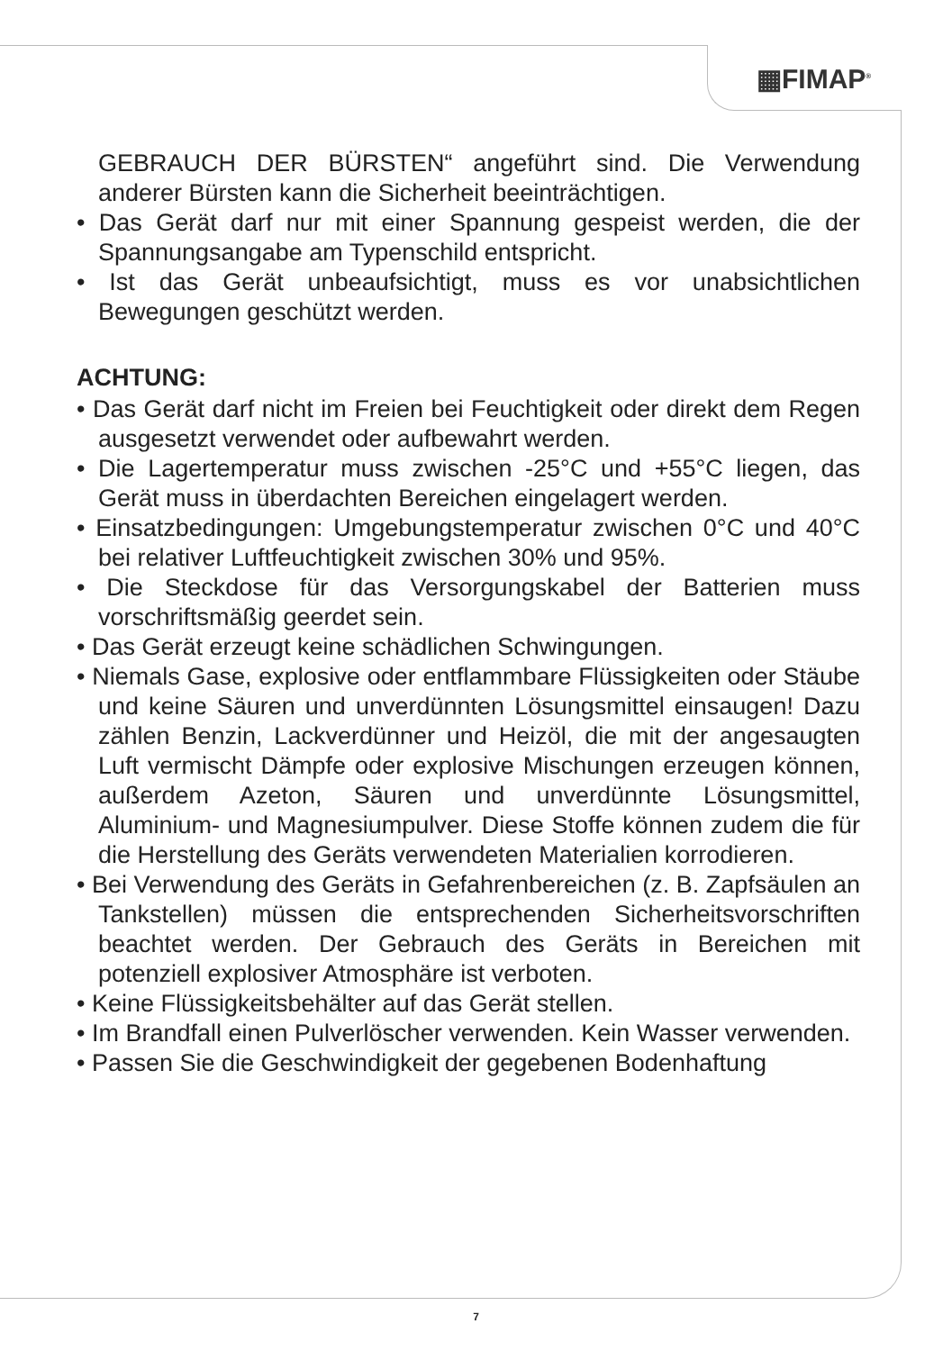▦FIMAP<sup>®</sup>
GEBRAUCH DER BÜRSTEN“ angeführt sind. Die Verwendung anderer Bürsten kann die Sicherheit beeinträchtigen.
• Das Gerät darf nur mit einer Spannung gespeist werden, die der Spannungsangabe am Typenschild entspricht.
• Ist das Gerät unbeaufsichtigt, muss es vor unabsichtlichen Bewegungen geschützt werden.
ACHTUNG:
• Das Gerät darf nicht im Freien bei Feuchtigkeit oder direkt dem Regen ausgesetzt verwendet oder aufbewahrt werden.
• Die Lagertemperatur muss zwischen -25°C und +55°C liegen, das Gerät muss in überdachten Bereichen eingelagert werden.
• Einsatzbedingungen: Umgebungstemperatur zwischen 0°C und 40°C bei relativer Luftfeuchtigkeit zwischen 30% und 95%.
• Die Steckdose für das Versorgungskabel der Batterien muss vorschriftsmäßig geerdet sein.
• Das Gerät erzeugt keine schädlichen Schwingungen.
• Niemals Gase, explosive oder entflammbare Flüssigkeiten oder Stäube und keine Säuren und unverdünnten Lösungsmittel einsaugen! Dazu zählen Benzin, Lackverdünner und Heizöl, die mit der angesaugten Luft vermischt Dämpfe oder explosive Mischungen erzeugen können, außerdem Azeton, Säuren und unverdünnte Lösungsmittel, Aluminium- und Magnesiumpulver. Diese Stoffe können zudem die für die Herstellung des Geräts verwendeten Materialien korrodieren.
• Bei Verwendung des Geräts in Gefahrenbereichen (z. B. Zapfsäulen an Tankstellen) müssen die entsprechenden Sicherheitsvorschriften beachtet werden. Der Gebrauch des Geräts in Bereichen mit potenziell explosiver Atmosphäre ist verboten.
• Keine Flüssigkeitsbehälter auf das Gerät stellen.
• Im Brandfall einen Pulverlöscher verwenden. Kein Wasser verwenden.
• Passen Sie die Geschwindigkeit der gegebenen Bodenhaftung
7